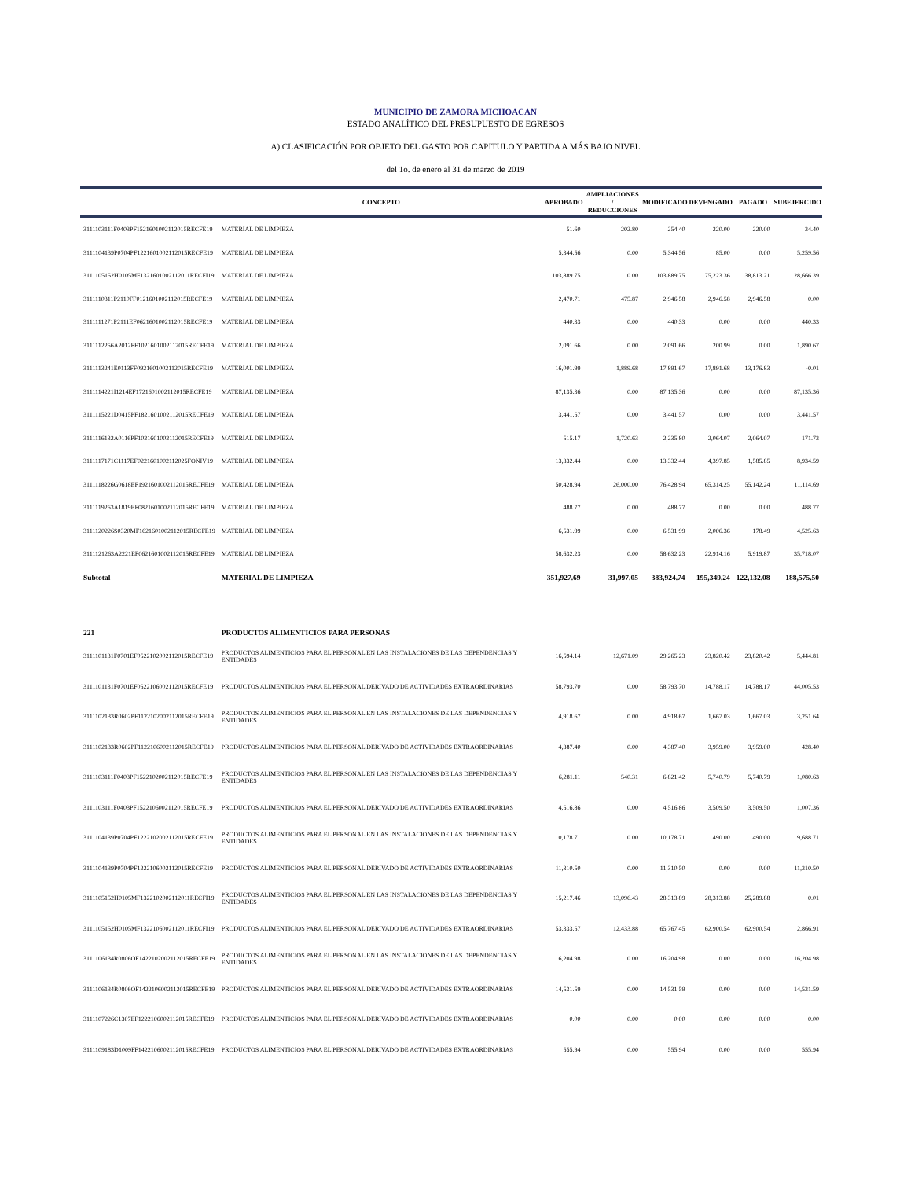MUNICIPIO DE ZAMORA MICHOACAN
ESTADO ANALÍTICO DEL PRESUPUESTO DE EGRESOS
A) CLASIFICACIÓN POR OBJETO DEL GASTO POR CAPITULO Y PARTIDA A MÁS BAJO NIVEL
del 1o. de enero al 31 de marzo de 2019
| | CONCEPTO | APROBADO | AMPLIACIONES / REDUCCIONES | MODIFICADO | DEVENGADO | PAGADO | SUBEJERCIDO |
| --- | --- | --- | --- | --- | --- | --- | --- |
| 3111103111F0403PF1521601002112015RECFE19 | MATERIAL DE LIMPIEZA | 51.60 | 202.80 | 254.40 | 220.00 | 220.00 | 34.40 |
| 3111104139P0704PF1221601002112015RECFE19 | MATERIAL DE LIMPIEZA | 5,344.56 | 0.00 | 5,344.56 | 85.00 | 0.00 | 5,259.56 |
| 3111105152H0105MF1321601002112011RECFI19 | MATERIAL DE LIMPIEZA | 103,889.75 | 0.00 | 103,889.75 | 75,223.36 | 38,813.21 | 28,666.39 |
| 3111110311P2110FF0121601002112015RECFE19 | MATERIAL DE LIMPIEZA | 2,470.71 | 475.87 | 2,946.58 | 2,946.58 | 2,946.58 | 0.00 |
| 3111111271P2111EF0621601002112015RECFE19 | MATERIAL DE LIMPIEZA | 440.33 | 0.00 | 440.33 | 0.00 | 0.00 | 440.33 |
| 3111112256A2012FF1021601002112015RECFE19 | MATERIAL DE LIMPIEZA | 2,091.66 | 0.00 | 2,091.66 | 200.99 | 0.00 | 1,890.67 |
| 3111113241E0113FF0921601002112015RECFE19 | MATERIAL DE LIMPIEZA | 16,001.99 | 1,889.68 | 17,891.67 | 17,891.68 | 13,176.83 | -0.01 |
| 3111114221I1214EF1721601002112015RECFE19 | MATERIAL DE LIMPIEZA | 87,135.36 | 0.00 | 87,135.36 | 0.00 | 0.00 | 87,135.36 |
| 3111115221D0415PF1821601002112015RECFE19 | MATERIAL DE LIMPIEZA | 3,441.57 | 0.00 | 3,441.57 | 0.00 | 0.00 | 3,441.57 |
| 3111116132A0116PF1021601002112015RECFE19 | MATERIAL DE LIMPIEZA | 515.17 | 1,720.63 | 2,235.80 | 2,064.07 | 2,064.07 | 171.73 |
| 3111117171C1117EF0221601002112025FONIV19 | MATERIAL DE LIMPIEZA | 13,332.44 | 0.00 | 13,332.44 | 4,397.85 | 1,585.85 | 8,934.59 |
| 3111118226G0618EF1921601002112015RECFE19 | MATERIAL DE LIMPIEZA | 50,428.94 | 26,000.00 | 76,428.94 | 65,314.25 | 55,142.24 | 11,114.69 |
| 3111119263A1819EF0821601002112015RECFE19 | MATERIAL DE LIMPIEZA | 488.77 | 0.00 | 488.77 | 0.00 | 0.00 | 488.77 |
| 3111120226S0320MF1621601002112015RECFE19 | MATERIAL DE LIMPIEZA | 6,531.99 | 0.00 | 6,531.99 | 2,006.36 | 178.49 | 4,525.63 |
| 3111121263A2221EF0621601002112015RECFE19 | MATERIAL DE LIMPIEZA | 58,632.23 | 0.00 | 58,632.23 | 22,914.16 | 5,919.87 | 35,718.07 |
| Subtotal | MATERIAL DE LIMPIEZA | 351,927.69 | 31,997.05 | 383,924.74 | 195,349.24 | 122,132.08 | 188,575.50 |
| 221 | PRODUCTOS ALIMENTICIOS PARA PERSONAS | | | | | | |
| 3111101131F0701EF0522102002112015RECFE19 | PRODUCTOS ALIMENTICIOS PARA EL PERSONAL EN LAS INSTALACIONES DE LAS DEPENDENCIAS Y ENTIDADES | 16,594.14 | 12,671.09 | 29,265.23 | 23,820.42 | 23,820.42 | 5,444.81 |
| 3111101131F0701EF0522106002112015RECFE19 | PRODUCTOS ALIMENTICIOS PARA EL PERSONAL DERIVADO DE ACTIVIDADES EXTRAORDINARIAS | 58,793.70 | 0.00 | 58,793.70 | 14,788.17 | 14,788.17 | 44,005.53 |
| 3111102133R0602PF1122102002112015RECFE19 | PRODUCTOS ALIMENTICIOS PARA EL PERSONAL EN LAS INSTALACIONES DE LAS DEPENDENCIAS Y ENTIDADES | 4,918.67 | 0.00 | 4,918.67 | 1,667.03 | 1,667.03 | 3,251.64 |
| 3111102133R0602PF1122106002112015RECFE19 | PRODUCTOS ALIMENTICIOS PARA EL PERSONAL DERIVADO DE ACTIVIDADES EXTRAORDINARIAS | 4,387.40 | 0.00 | 4,387.40 | 3,959.00 | 3,959.00 | 428.40 |
| 3111103111F0403PF1522102002112015RECFE19 | PRODUCTOS ALIMENTICIOS PARA EL PERSONAL EN LAS INSTALACIONES DE LAS DEPENDENCIAS Y ENTIDADES | 6,281.11 | 540.31 | 6,821.42 | 5,740.79 | 5,740.79 | 1,080.63 |
| 3111103111F0403PF1522106002112015RECFE19 | PRODUCTOS ALIMENTICIOS PARA EL PERSONAL DERIVADO DE ACTIVIDADES EXTRAORDINARIAS | 4,516.86 | 0.00 | 4,516.86 | 3,509.50 | 3,509.50 | 1,007.36 |
| 3111104139P0704PF1222102002112015RECFE19 | PRODUCTOS ALIMENTICIOS PARA EL PERSONAL EN LAS INSTALACIONES DE LAS DEPENDENCIAS Y ENTIDADES | 10,178.71 | 0.00 | 10,178.71 | 490.00 | 490.00 | 9,688.71 |
| 3111104139P0704PF1222106002112015RECFE19 | PRODUCTOS ALIMENTICIOS PARA EL PERSONAL DERIVADO DE ACTIVIDADES EXTRAORDINARIAS | 11,310.50 | 0.00 | 11,310.50 | 0.00 | 0.00 | 11,310.50 |
| 3111105152H0105MF1322102002112011RECFI19 | PRODUCTOS ALIMENTICIOS PARA EL PERSONAL EN LAS INSTALACIONES DE LAS DEPENDENCIAS Y ENTIDADES | 15,217.46 | 13,096.43 | 28,313.89 | 28,313.88 | 25,289.88 | 0.01 |
| 3111105152H0105MF1322106002112011RECFI19 | PRODUCTOS ALIMENTICIOS PARA EL PERSONAL DERIVADO DE ACTIVIDADES EXTRAORDINARIAS | 53,333.57 | 12,433.88 | 65,767.45 | 62,900.54 | 62,900.54 | 2,866.91 |
| 3111106134R0806OF1422102002112015RECFE19 | PRODUCTOS ALIMENTICIOS PARA EL PERSONAL EN LAS INSTALACIONES DE LAS DEPENDENCIAS Y ENTIDADES | 16,204.98 | 0.00 | 16,204.98 | 0.00 | 0.00 | 16,204.98 |
| 3111106134R0806OF1422106002112015RECFE19 | PRODUCTOS ALIMENTICIOS PARA EL PERSONAL DERIVADO DE ACTIVIDADES EXTRAORDINARIAS | 14,531.59 | 0.00 | 14,531.59 | 0.00 | 0.00 | 14,531.59 |
| 3111107226C1307EF1222106002112015RECFE19 | PRODUCTOS ALIMENTICIOS PARA EL PERSONAL DERIVADO DE ACTIVIDADES EXTRAORDINARIAS | 0.00 | 0.00 | 0.00 | 0.00 | 0.00 | 0.00 |
| 3111109183D1009FF1422106002112015RECFE19 | PRODUCTOS ALIMENTICIOS PARA EL PERSONAL DERIVADO DE ACTIVIDADES EXTRAORDINARIAS | 555.94 | 0.00 | 555.94 | 0.00 | 0.00 | 555.94 |